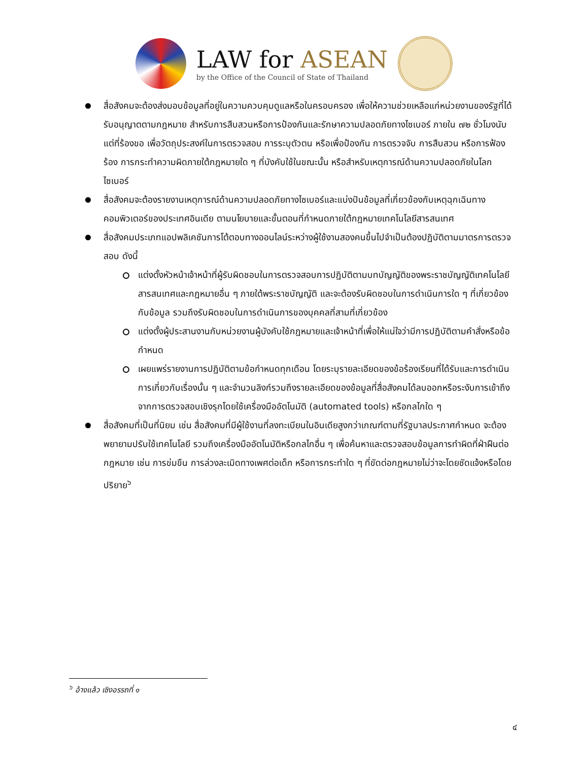LAW for ASEAN
by the Office of the Council of State of Thailand
สื่อสังคมจะต้องส่งมอบข้อมูลที่อยู่ในความควบคุมดูแลหรือในครอบครอง เพื่อให้ความช่วยเหลือแก่หน่วยงานของรัฐที่ได้รับอนุญาตตามกฎหมาย สำหรับการสืบสวนหรือการป้องกันและรักษาความปลอดภัยทางไซเบอร์ ภายใน ๗๒ ชั่วโมงนับแต่ที่ร้องขอ เพื่อวัตถุประสงค์ในการตรวจสอบ การระบุตัวตน หรือเพื่อป้องกัน การตรวจจับ การสืบสวน หรือการฟ้องร้อง การกระทำความผิดภายใต้กฎหมายใด ๆ ที่บังคับใช้ในขณะนั้น หรือสำหรับเหตุการณ์ด้านความปลอดภัยในโลกไซเบอร์
สื่อสังคมจะต้องรายงานเหตุการณ์ด้านความปลอดภัยทางไซเบอร์และแบ่งปันข้อมูลที่เกี่ยวข้องกับเหตุฉุกเฉินทางคอมพิวเตอร์ของประเทศอินเดีย ตามนโยบายและขั้นตอนที่กำหนดภายใต้กฎหมายเทคโนโลยีสารสนเทศ
สื่อสังคมประเภทแอปพลิเคชันการโต้ตอบทางออนไลน์ระหว่างผู้ใช้งานสองคนขึ้นไปจำเป็นต้องปฏิบัติตามมาตรการตรวจสอบ ดังนี้
แต่งตั้งหัวหน้าเจ้าหน้าที่ผู้รับผิดชอบในการตรวจสอบการปฏิบัติตามบทบัญญัติของพระราชบัญญัติเทคโนโลยีสารสนเทศและกฎหมายอื่น ๆ ภายใต้พระราชบัญญัติ และจะต้องรับผิดชอบในการดำเนินการใด ๆ ที่เกี่ยวข้องกับข้อมูล รวมถึงรับผิดชอบในการดำเนินการของบุคคลที่สามที่เกี่ยวข้อง
แต่งตั้งผู้ประสานงานกับหน่วยงานผู้บังคับใช้กฎหมายและเจ้าหน้าที่เพื่อให้แน่ใจว่ามีการปฏิบัติตามคำสั่งหรือข้อกำหนด
เผยแพร่รายงานการปฏิบัติตามข้อกำหนดทุกเดือน โดยระบุรายละเอียดของข้อร้องเรียนที่ได้รับและการดำเนินการเกี่ยวกับเรื่องนั้น ๆ และจำนวนลิงก์รวมถึงรายละเอียดของข้อมูลที่สื่อสังคมได้ลบออกหรือระงับการเข้าถึงจากการตรวจสอบเชิงรุกโดยใช้เครื่องมืออัตโนมัติ (automated tools) หรือกลไกใด ๆ
สื่อสังคมที่เป็นที่นิยม เช่น สื่อสังคมที่มีผู้ใช้งานที่ลงทะเบียนในอินเดียสูงกว่าเกณฑ์ตามที่รัฐบาลประกาศกำหนด จะต้องพยายามปรับใช้เทคโนโลยี รวมถึงเครื่องมืออัตโนมัติหรือกลไกอื่น ๆ เพื่อค้นหาและตรวจสอบข้อมูลการทำผิดที่ฝ่าฝืนต่อกฎหมาย เช่น การข่มขืน การล่วงละเมิดทางเพศต่อเด็ก หรือการกระทำใด ๆ ที่ขัดต่อกฎหมายไม่ว่าจะโดยชัดแจ้งหรือโดยปริยาย<sup>๖</sup>
<sup>๖</sup> อ้างแล้ว เชิงอรรถที่ ๑
๔